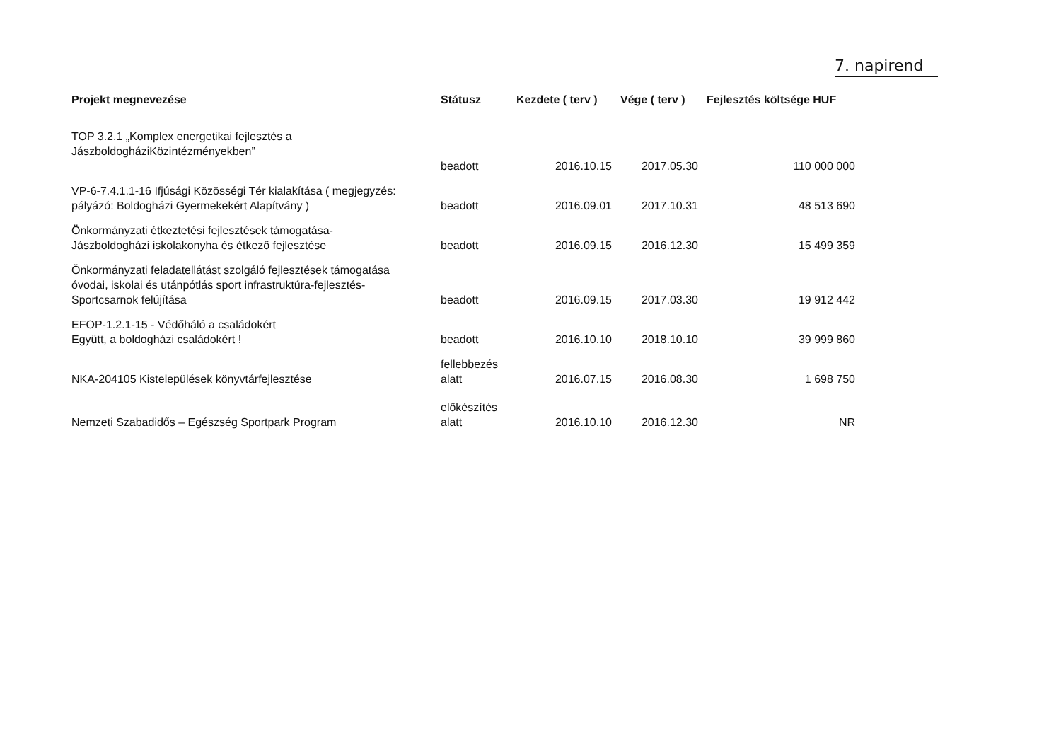7. napirend
| Projekt megnevezése | Státusz | Kezdete ( terv ) | Vége ( terv ) | Fejlesztés költsége HUF |
| --- | --- | --- | --- | --- |
| TOP 3.2.1 „Komplex energetikai fejlesztés a JászboldogháziKözintézményekben” | beadott | 2016.10.15 | 2017.05.30 | 110 000 000 |
| VP-6-7.4.1.1-16 Ifjúsági Közösségi Tér kialakítása ( megjegyzés: pályázó: Boldogházi Gyermekekért Alapítvány ) | beadott | 2016.09.01 | 2017.10.31 | 48 513 690 |
| Önkormányzati étkeztetési fejlesztések támogatása- Jászboldogházi iskolakonyha és étkező fejlesztése | beadott | 2016.09.15 | 2016.12.30 | 15 499 359 |
| Önkormányzati feladatellátást szolgáló fejlesztések támogatása óvodai, iskolai és utánpótlás sport infrastruktúra-fejlesztés- Sportcsarnok felújítása | beadott | 2016.09.15 | 2017.03.30 | 19 912 442 |
| EFOP-1.2.1-15 - Védőháló a családokért Együtt, a boldogházi családokért ! | beadott | 2016.10.10 | 2018.10.10 | 39 999 860 |
| NKA-204105 Kistelepülések könyvtárfejlesztése | fellebbezés alatt | 2016.07.15 | 2016.08.30 | 1 698 750 |
| Nemzeti Szabadidős – Egészség Sportpark Program | előkészítés alatt | 2016.10.10 | 2016.12.30 | NR |